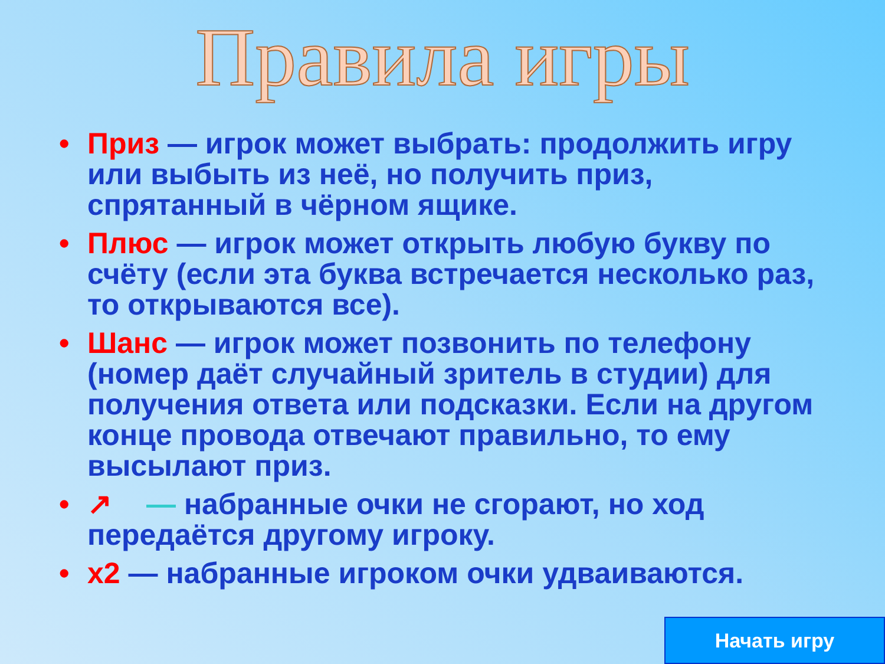Правила игры
• Приз — игрок может выбрать: продолжить игру или выбыть из неё, но получить приз, спрятанный в чёрном ящике.
• Плюс — игрок может открыть любую букву по счёту (если эта буква встречается несколько раз, то открываются все).
• Шанс — игрок может позвонить по телефону (номер даёт случайный зритель в студии) для получения ответа или подсказки. Если на другом конце провода отвечают правильно, то ему высылают приз.
• ↗ — набранные очки не сгорают, но ход передаётся другому игроку.
• х2 — набранные игроком очки удваиваются.
Начать игру